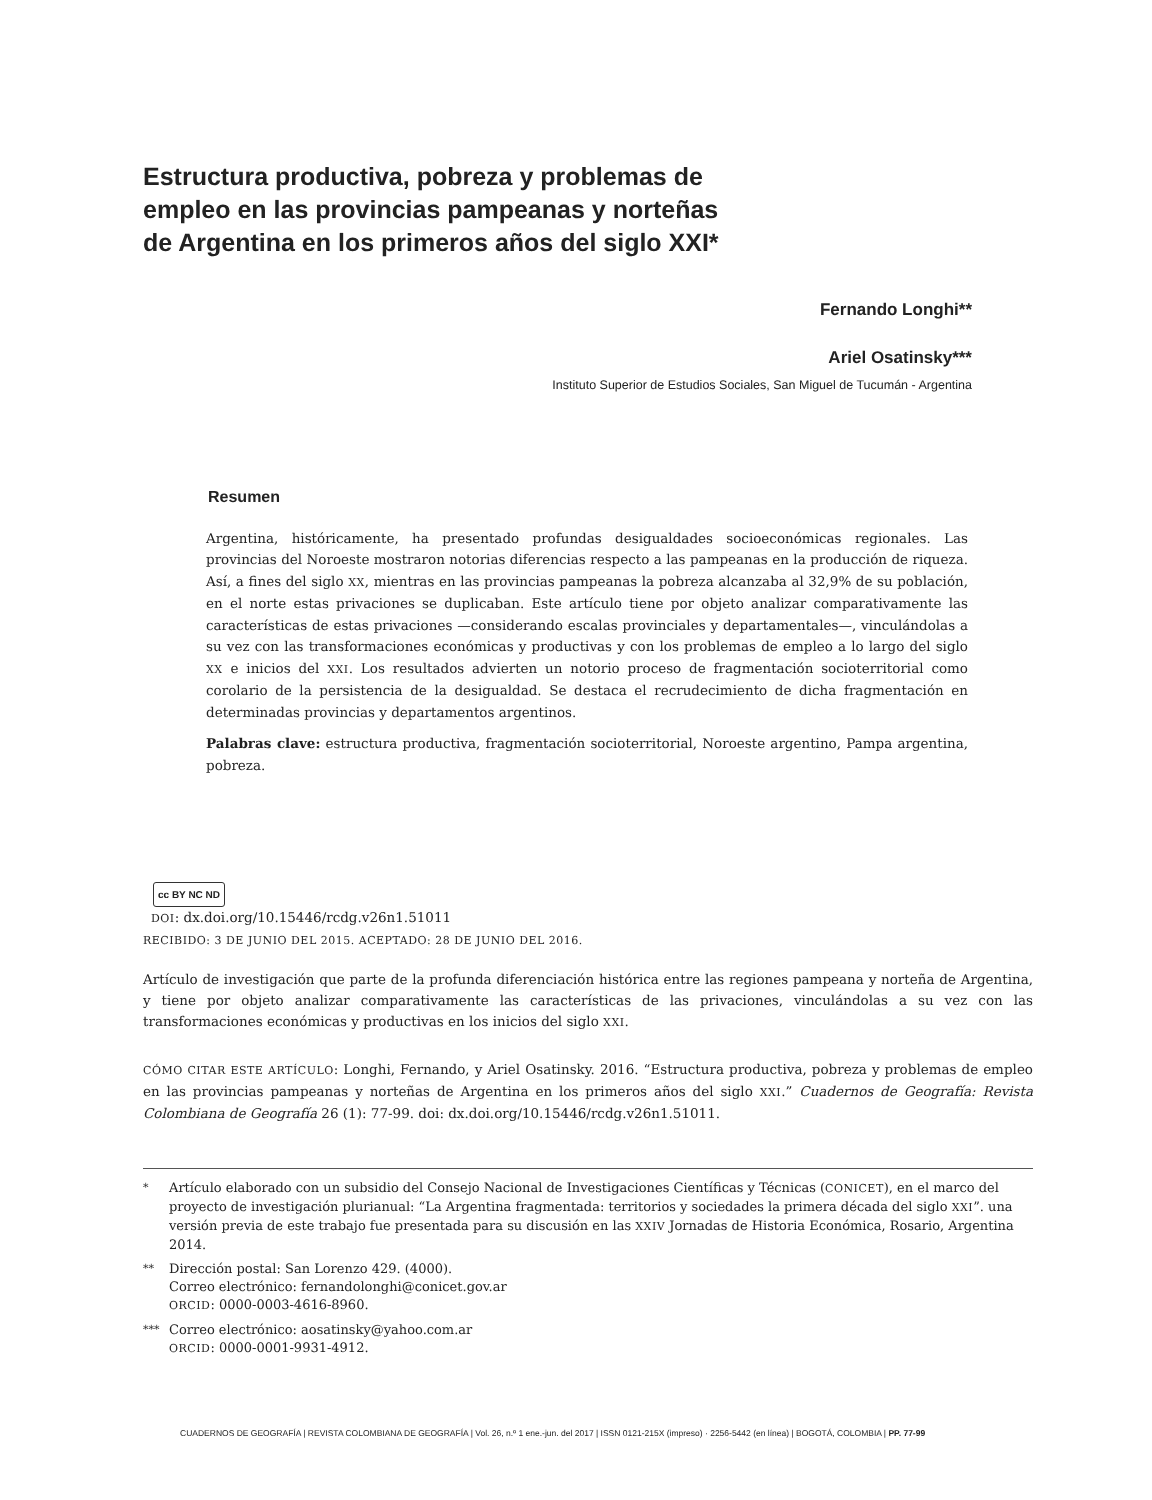Estructura productiva, pobreza y problemas de empleo en las provincias pampeanas y norteñas de Argentina en los primeros años del siglo XXI*
Fernando Longhi**
Ariel Osatinsky***
Instituto Superior de Estudios Sociales, San Miguel de Tucumán - Argentina
Resumen
Argentina, históricamente, ha presentado profundas desigualdades socioeconómicas regionales. Las provincias del Noroeste mostraron notorias diferencias respecto a las pampeanas en la producción de riqueza. Así, a fines del siglo XX, mientras en las provincias pampeanas la pobreza alcanzaba al 32,9% de su población, en el norte estas privaciones se duplicaban. Este artículo tiene por objeto analizar comparativamente las características de estas privaciones —considerando escalas provinciales y departamentales—, vinculándolas a su vez con las transformaciones económicas y productivas y con los problemas de empleo a lo largo del siglo XX e inicios del XXI. Los resultados advierten un notorio proceso de fragmentación socioterritorial como corolario de la persistencia de la desigualdad. Se destaca el recrudecimiento de dicha fragmentación en determinadas provincias y departamentos argentinos.
Palabras clave: estructura productiva, fragmentación socioterritorial, Noroeste argentino, Pampa argentina, pobreza.
cc BY NC ND
DOI: dx.doi.org/10.15446/rcdg.v26n1.51011
RECIBIDO: 3 DE JUNIO DEL 2015. ACEPTADO: 28 DE JUNIO DEL 2016.
Artículo de investigación que parte de la profunda diferenciación histórica entre las regiones pampeana y norteña de Argentina, y tiene por objeto analizar comparativamente las características de las privaciones, vinculándolas a su vez con las transformaciones económicas y productivas en los inicios del siglo XXI.
CÓMO CITAR ESTE ARTÍCULO: Longhi, Fernando, y Ariel Osatinsky. 2016. “Estructura productiva, pobreza y problemas de empleo en las provincias pampeanas y norteñas de Argentina en los primeros años del siglo XXI.” Cuadernos de Geografía: Revista Colombiana de Geografía 26 (1): 77-99. doi: dx.doi.org/10.15446/rcdg.v26n1.51011.
* Artículo elaborado con un subsidio del Consejo Nacional de Investigaciones Científicas y Técnicas (CONICET), en el marco del proyecto de investigación plurianual: “La Argentina fragmentada: territorios y sociedades la primera década del siglo XXI”. una versión previa de este trabajo fue presentada para su discusión en las XXIV Jornadas de Historia Económica, Rosario, Argentina 2014.
** Dirección postal: San Lorenzo 429. (4000).
Correo electrónico: fernandolonghi@conicet.gov.ar
ORCID: 0000-0003-4616-8960.
*** Correo electrónico: aosatinsky@yahoo.com.ar
ORCID: 0000-0001-9931-4912.
CUADERNOS DE GEOGRAFÍA | REVISTA COLOMBIANA DE GEOGRAFÍA | Vol. 26, n.º 1 ene.-jun. del 2017 | ISSN 0121-215X (impreso) · 2256-5442 (en línea) | BOGOTÁ, COLOMBIA | PP. 77-99